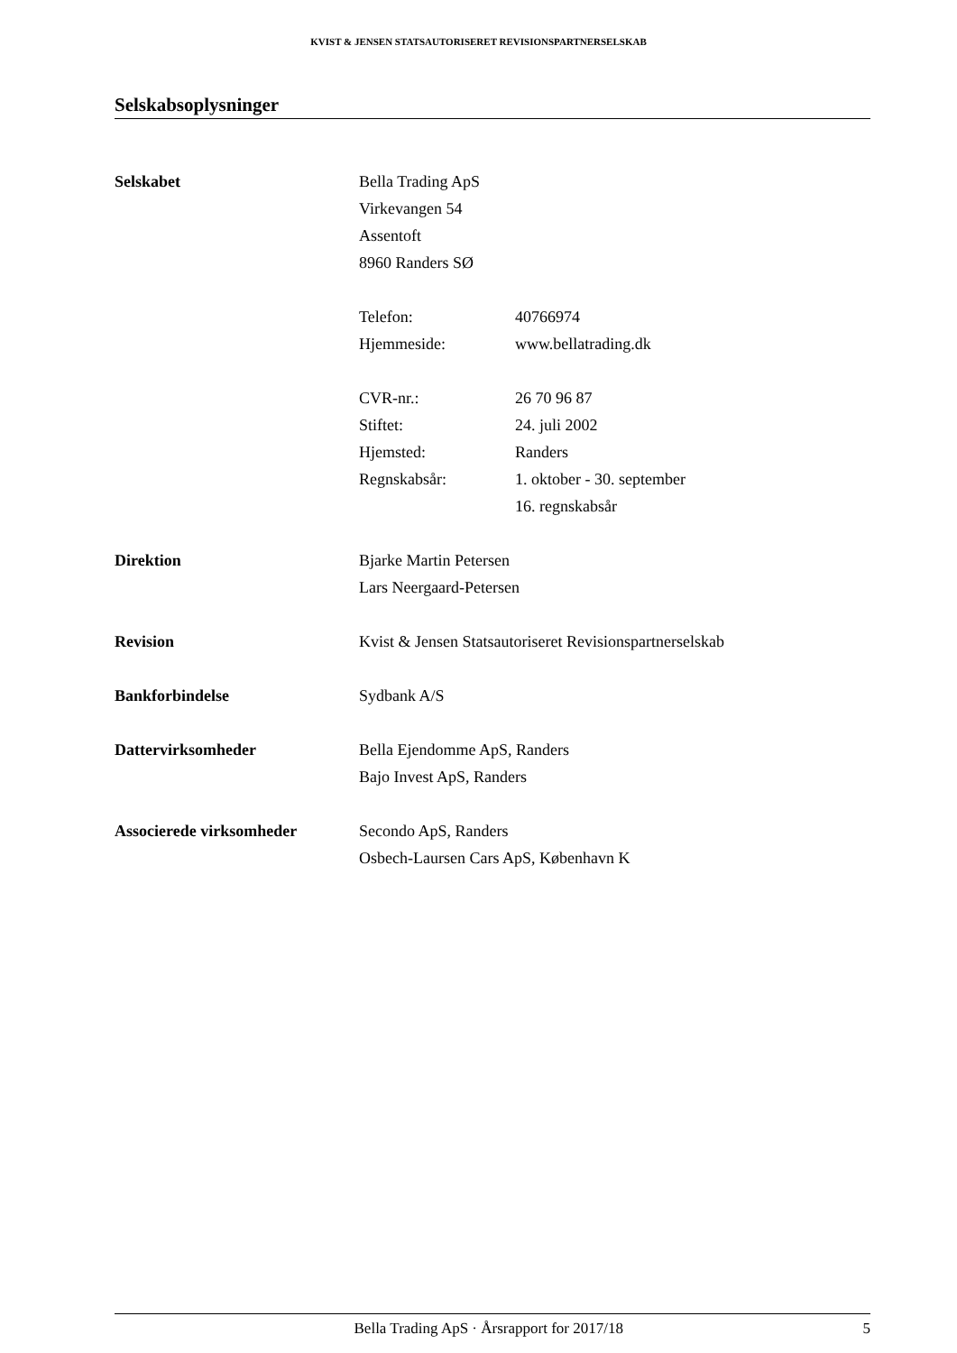KVIST & JENSEN STATSAUTORISERET REVISIONSPARTNERSELSKAB
Selskabsoplysninger
Selskabet Bella Trading ApS
Virkevangen 54
Assentoft
8960 Randers SØ
Telefon: 40766974
Hjemmeside: www.bellatrading.dk
CVR-nr.: 26 70 96 87
Stiftet: 24. juli 2002
Hjemsted: Randers
Regnskabsår: 1. oktober - 30. september
16. regnskabsår
Direktion Bjarke Martin Petersen
Lars Neergaard-Petersen
Revision Kvist & Jensen Statsautoriseret Revisionspartnerselskab
Bankforbindelse Sydbank A/S
Dattervirksomheder Bella Ejendomme ApS, Randers
Bajo Invest ApS, Randers
Associerede virksomheder Secondo ApS, Randers
Osbech-Laursen Cars ApS, København K
Bella Trading ApS · Årsrapport for 2017/18 5